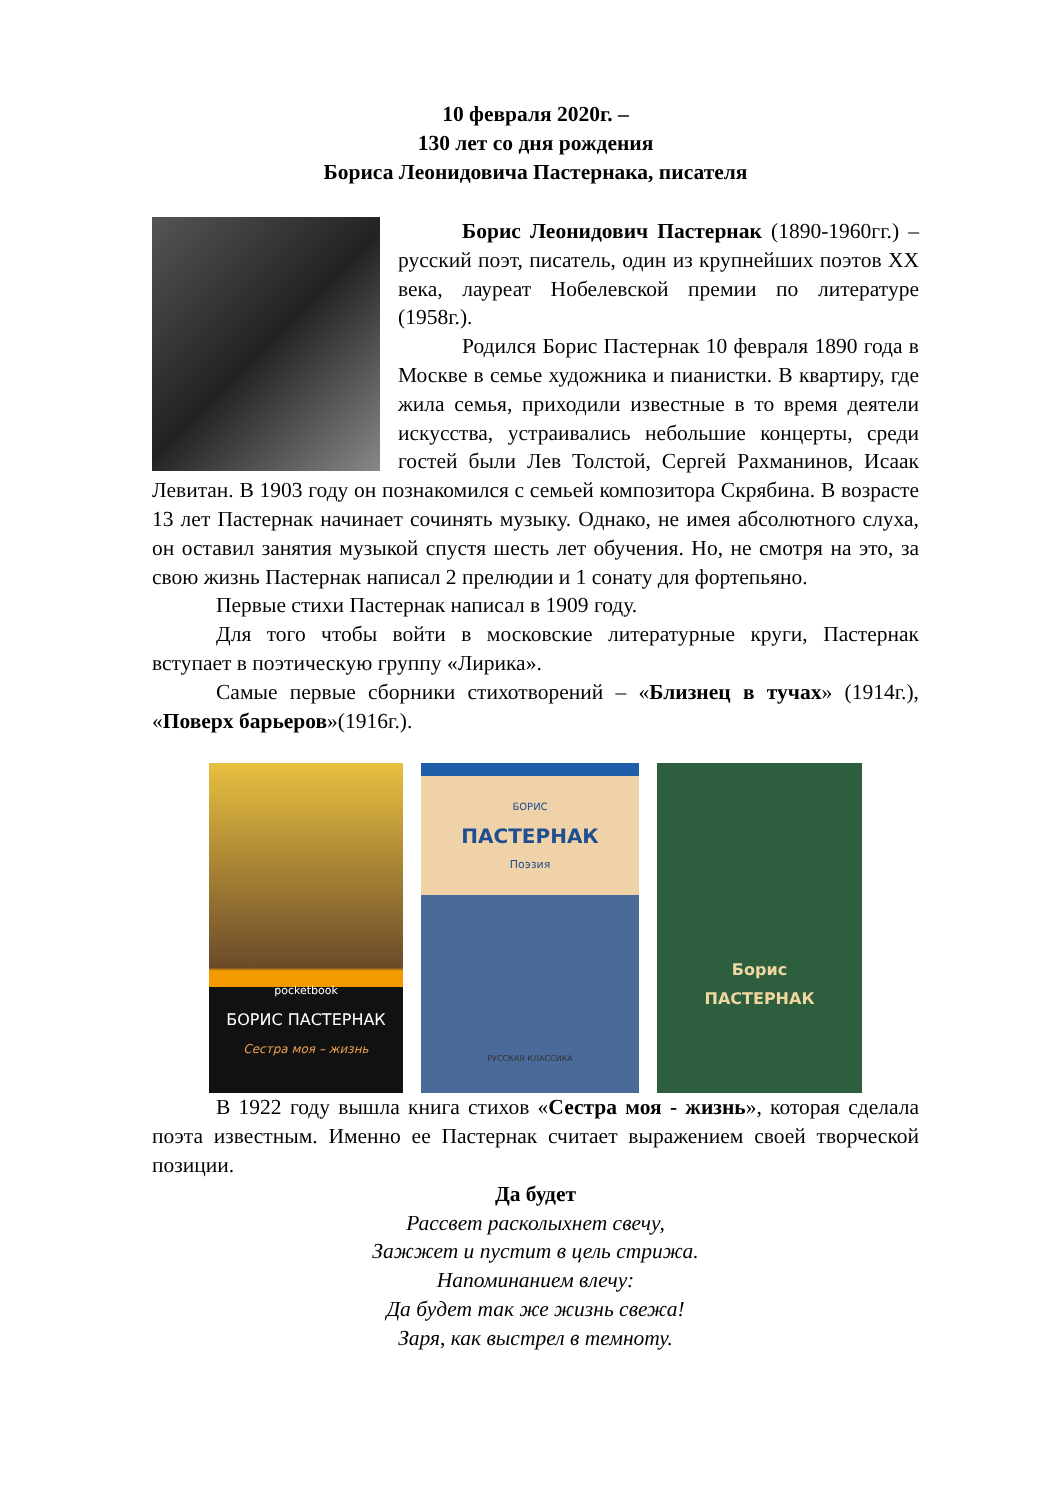10 февраля 2020г. –
130 лет со дня рождения
Бориса Леонидовича Пастернака, писателя
Борис Леонидович Пастернак (1890-1960гг.) – русский поэт, писатель, один из крупнейших поэтов XX века, лауреат Нобелевской премии по литературе (1958г.).
Родился Борис Пастернак 10 февраля 1890 года в Москве в семье художника и пианистки. В квартиру, где жила семья, приходили известные в то время деятели искусства, устраивались небольшие концерты, среди гостей были Лев Толстой, Сергей Рахманинов, Исаак Левитан. В 1903 году он познакомился с семьей композитора Скрябина. В возрасте 13 лет Пастернак начинает сочинять музыку. Однако, не имея абсолютного слуха, он оставил занятия музыкой спустя шесть лет обучения. Но, не смотря на это, за свою жизнь Пастернак написал 2 прелюдии и 1 сонату для фортепьяно.
Первые стихи Пастернак написал в 1909 году.
Для того чтобы войти в московские литературные круги, Пастернак вступает в поэтическую группу «Лирика».
Самые первые сборники стихотворений – «Близнец в тучах» (1914г.), «Поверх барьеров»(1916г.).
pocketbook
БОРИС ПАСТЕРНАК
Сестра моя – жизнь
БОРИС
ПАСТЕРНАК
Поэзия
РУССКАЯ КЛАССИКА
Борис
ПАСТЕРНАК
В 1922 году вышла книга стихов «Сестра моя - жизнь», которая сделала поэта известным. Именно ее Пастернак считает выражением своей творческой позиции.
Да будет
Рассвет расколыхнет свечу,
Зажжет и пустит в цель стрижа.
Напоминанием влечу:
Да будет так же жизнь свежа!
Заря, как выстрел в темноту.